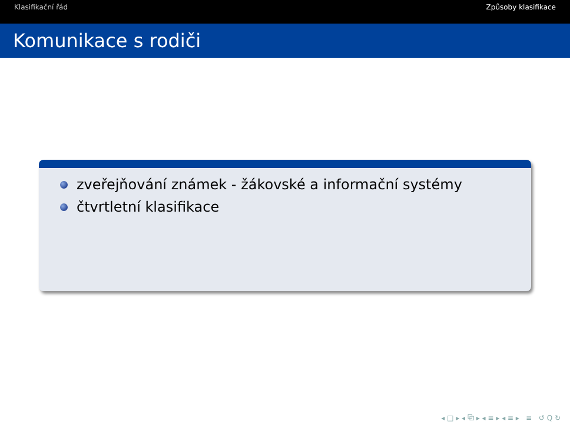Klasifikační řád Způsoby klasifikace
Komunikace s rodiči
zveřejňování známek - žákovské a informační systémy
čtvrtletní klasifikace
◂ □ ▸ ◂ ⧉ ▸ ◂ ≡ ▸ ◂ ≡ ▸ ≡ ↺ Q ↻